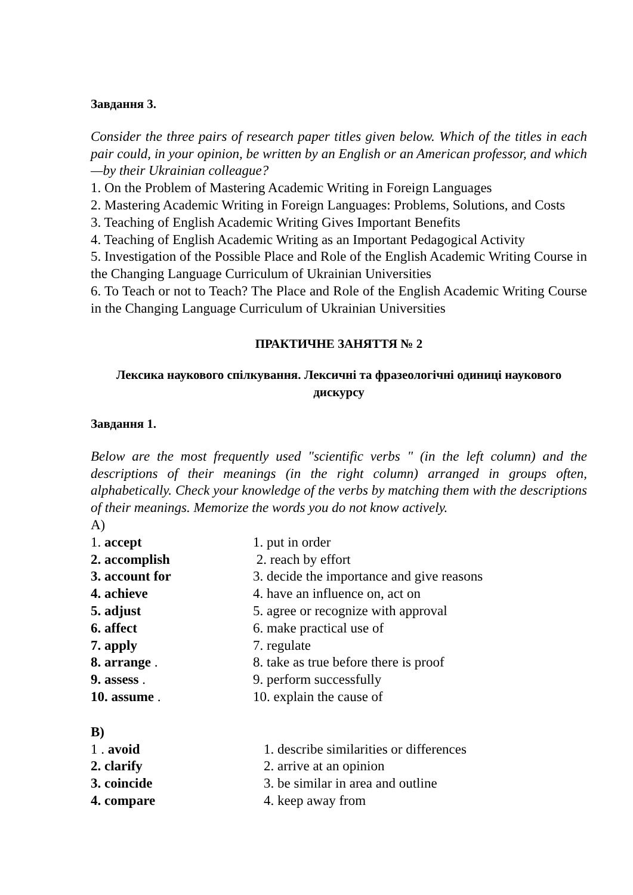Завдання 3.
Consider the three pairs of research paper titles given below. Which of the titles in each pair could, in your opinion, be written by an English or an American professor, and which—by their Ukrainian colleague?
1. On the Problem of Mastering Academic Writing in Foreign Languages
2. Mastering Academic Writing in Foreign Languages: Problems, Solutions, and Costs
3. Teaching of English Academic Writing Gives Important Benefits
4. Teaching of English Academic Writing as an Important Pedagogical Activity
5. Investigation of the Possible Place and Role of the English Academic Writing Course in the Changing Language Curriculum of Ukrainian Universities
6. To Teach or not to Teach? The Place and Role of the English Academic Writing Course in the Changing Language Curriculum of Ukrainian Universities
ПРАКТИЧНЕ ЗАНЯТТЯ № 2
Лексика наукового спілкування. Лексичні та фразеологічні одиниці наукового дискурсу
Завдання 1.
Below are the most frequently used "scientific verbs " (in the left column) and the descriptions of their meanings (in the right column) arranged in groups often, alphabetically. Check your knowledge of the verbs by matching them with the descriptions of their meanings. Memorize the words you do not know actively.
A)
| 1. accept | 1. put in order |
| 2. accomplish | 2. reach by effort |
| 3. account for | 3. decide the importance and give reasons |
| 4. achieve | 4. have an influence on, act on |
| 5. adjust | 5. agree or recognize with approval |
| 6. affect | 6. make practical use of |
| 7. apply | 7. regulate |
| 8. arrange . | 8. take as true before there is proof |
| 9. assess . | 9. perform successfully |
| 10. assume . | 10. explain the cause of |
B)
| 1 . avoid | 1. describe similarities or differences |
| 2. clarify | 2. arrive at an opinion |
| 3. coincide | 3. be similar in area and outline |
| 4. compare | 4. keep away from |